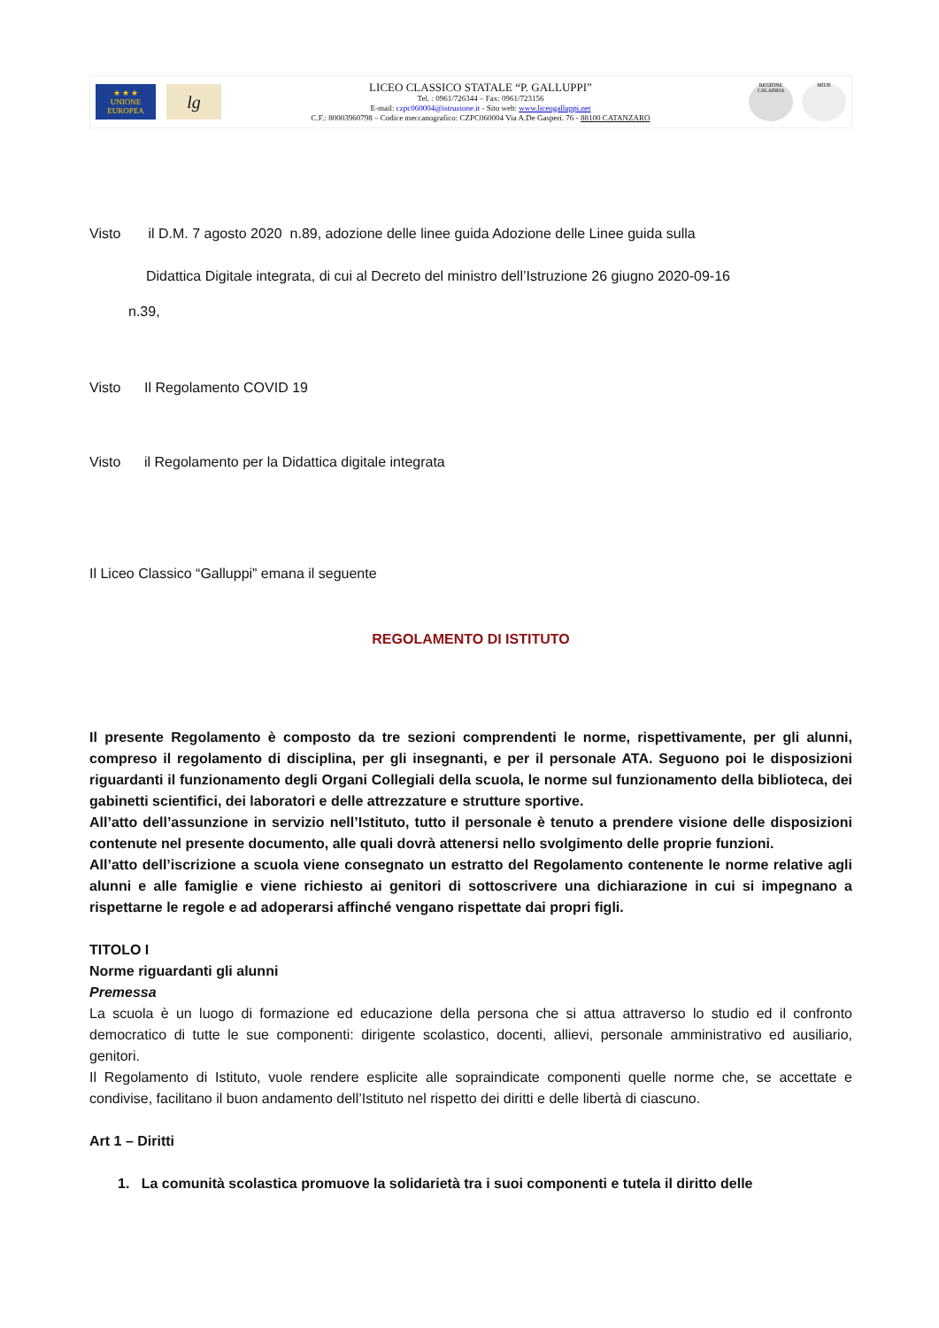★ ★ ★
UNIONE EUROPEA
lg
LICEO CLASSICO STATALE “P. GALLUPPI”
Tel. : 0961/726344 – Fax: 0961/723156
E-mail: czpc060004@istruzione.it - Sito web: www.liceogalluppi.net
C.F.: 80003960798 – Codice meccanografico: CZPC060004 Via A.De Gasperi. 76 - 88100 CATANZARO
REGIONE CALABRIA
MIUR
Visto il D.M. 7 agosto 2020 n.89, adozione delle linee guida Adozione delle Linee guida sulla
Didattica Digitale integrata, di cui al Decreto del ministro dell’Istruzione 26 giugno 2020-09-16
n.39,
Visto Il Regolamento COVID 19
Visto il Regolamento per la Didattica digitale integrata
Il Liceo Classico “Galluppi” emana il seguente
REGOLAMENTO DI ISTITUTO
Il presente Regolamento è composto da tre sezioni comprendenti le norme, rispettivamente, per gli alunni, compreso il regolamento di disciplina, per gli insegnanti, e per il personale ATA. Seguono poi le disposizioni riguardanti il funzionamento degli Organi Collegiali della scuola, le norme sul funzionamento della biblioteca, dei gabinetti scientifici, dei laboratori e delle attrezzature e strutture sportive.
All’atto dell’assunzione in servizio nell’Istituto, tutto il personale è tenuto a prendere visione delle disposizioni contenute nel presente documento, alle quali dovrà attenersi nello svolgimento delle proprie funzioni.
All’atto dell’iscrizione a scuola viene consegnato un estratto del Regolamento contenente le norme relative agli alunni e alle famiglie e viene richiesto ai genitori di sottoscrivere una dichiarazione in cui si impegnano a rispettarne le regole e ad adoperarsi affinché vengano rispettate dai propri figli.
TITOLO I
Norme riguardanti gli alunni
Premessa
La scuola è un luogo di formazione ed educazione della persona che si attua attraverso lo studio ed il confronto democratico di tutte le sue componenti: dirigente scolastico, docenti, allievi, personale amministrativo ed ausiliario, genitori.
Il Regolamento di Istituto, vuole rendere esplicite alle sopraindicate componenti quelle norme che, se accettate e condivise, facilitano il buon andamento dell’Istituto nel rispetto dei diritti e delle libertà di ciascuno.
Art 1 – Diritti
1. La comunità scolastica promuove la solidarietà tra i suoi componenti e tutela il diritto delle